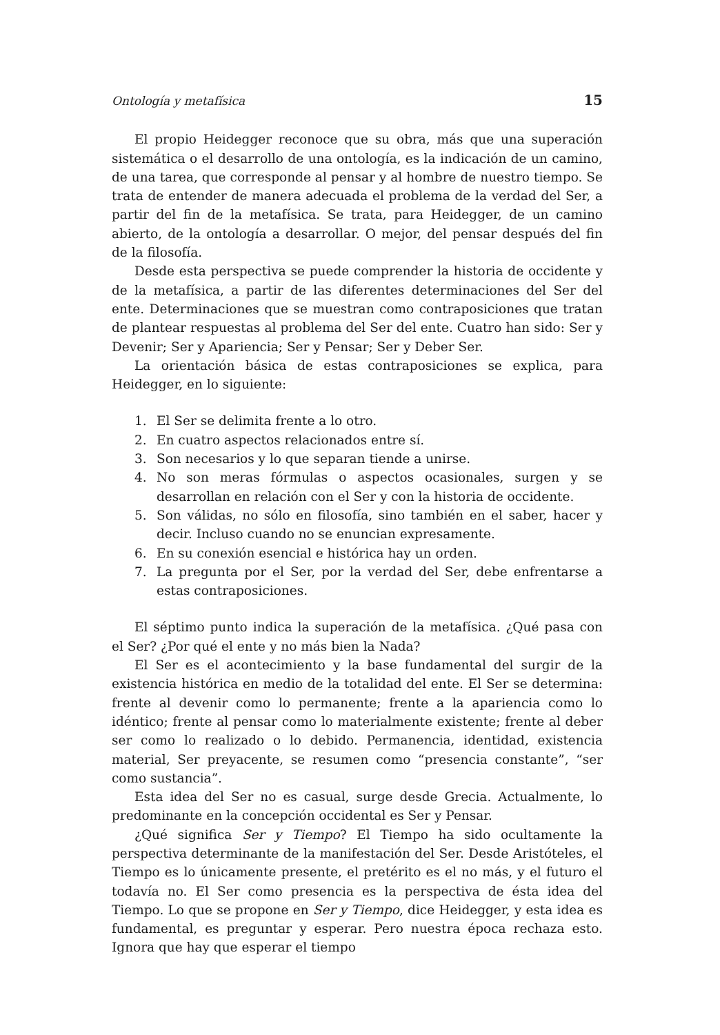Ontología y metafísica 15
El propio Heidegger reconoce que su obra, más que una superación sistemática o el desarrollo de una ontología, es la indicación de un camino, de una tarea, que corresponde al pensar y al hombre de nuestro tiempo. Se trata de entender de manera adecuada el problema de la verdad del Ser, a partir del fin de la metafísica. Se trata, para Heidegger, de un camino abierto, de la ontología a desarrollar. O mejor, del pensar después del fin de la filosofía.
Desde esta perspectiva se puede comprender la historia de occidente y de la metafísica, a partir de las diferentes determinaciones del Ser del ente. Determinaciones que se muestran como contraposiciones que tratan de plantear respuestas al problema del Ser del ente. Cuatro han sido: Ser y Devenir; Ser y Apariencia; Ser y Pensar; Ser y Deber Ser.
La orientación básica de estas contraposiciones se explica, para Heidegger, en lo siguiente:
1. El Ser se delimita frente a lo otro.
2. En cuatro aspectos relacionados entre sí.
3. Son necesarios y lo que separan tiende a unirse.
4. No son meras fórmulas o aspectos ocasionales, surgen y se desarrollan en relación con el Ser y con la historia de occidente.
5. Son válidas, no sólo en filosofía, sino también en el saber, hacer y decir. Incluso cuando no se enuncian expresamente.
6. En su conexión esencial e histórica hay un orden.
7. La pregunta por el Ser, por la verdad del Ser, debe enfrentarse a estas contraposiciones.
El séptimo punto indica la superación de la metafísica. ¿Qué pasa con el Ser? ¿Por qué el ente y no más bien la Nada?
El Ser es el acontecimiento y la base fundamental del surgir de la existencia histórica en medio de la totalidad del ente. El Ser se determina: frente al devenir como lo permanente; frente a la apariencia como lo idéntico; frente al pensar como lo materialmente existente; frente al deber ser como lo realizado o lo debido. Permanencia, identidad, existencia material, Ser preyacente, se resumen como “presencia constante”, “ser como sustancia”.
Esta idea del Ser no es casual, surge desde Grecia. Actualmente, lo predominante en la concepción occidental es Ser y Pensar.
¿Qué significa Ser y Tiempo? El Tiempo ha sido ocultamente la perspectiva determinante de la manifestación del Ser. Desde Aristóteles, el Tiempo es lo únicamente presente, el pretérito es el no más, y el futuro el todavía no. El Ser como presencia es la perspectiva de ésta idea del Tiempo. Lo que se propone en Ser y Tiempo, dice Heidegger, y esta idea es fundamental, es preguntar y esperar. Pero nuestra época rechaza esto. Ignora que hay que esperar el tiempo